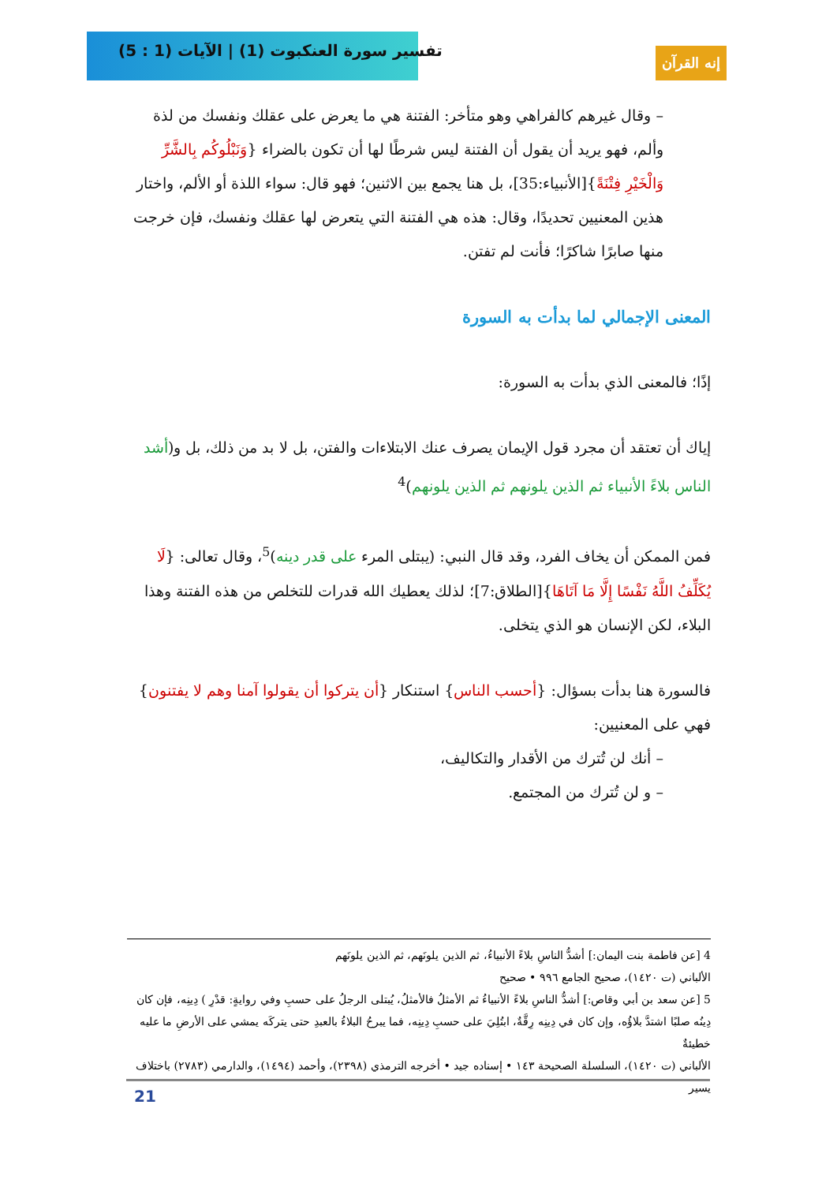تفسير سورة العنكبوت (1) | الآيات (1 : 5)
إنه القرآن
– وقال غيرهم كالفراهي وهو متأخر: الفتنة هي ما يعرض على عقلك ونفسك من لذة وألم، فهو يريد أن يقول أن الفتنة ليس شرطًا لها أن تكون بالضراء {وَنَبْلُوكُم بِالشَّرِّ وَالْخَيْرِ فِتْنَةً}[الأنبياء:35]، بل هنا يجمع بين الاثنين؛ فهو قال: سواء اللذة أو الألم، واختار هذين المعنيين تحديدًا، وقال: هذه هي الفتنة التي يتعرض لها عقلك ونفسك، فإن خرجت منها صابرًا شاكرًا؛ فأنت لم تفتن.
المعنى الإجمالي لما بدأت به السورة
إذًا؛ فالمعنى الذي بدأت به السورة:
إياك أن تعتقد أن مجرد قول الإيمان يصرف عنك الابتلاءات والفتن، بل لا بد من ذلك، بل و(أشد الناس بلاءً الأنبياء ثم الذين يلونهم ثم الذين يلونهم)<sup>4</sup>
فمن الممكن أن يخاف الفرد، وقد قال النبي: (يبتلى المرء على قدر دينه)<sup>5</sup>، وقال تعالى: {لَا يُكَلِّفُ اللَّهُ نَفْسًا إِلَّا مَا آتَاهَا}[الطلاق:7]؛ لذلك يعطيك الله قدرات للتخلص من هذه الفتنة وهذا البلاء، لكن الإنسان هو الذي يتخلى.
فالسورة هنا بدأت بسؤال: {أحسب الناس} استنكار {أن يتركوا أن يقولوا آمنا وهم لا يفتنون} فهي على المعنيين:
– أنك لن تُترك من الأقدار والتكاليف،
– و لن تُترك من المجتمع.
4 [عن فاطمة بنت اليمان:] أشدُّ الناسِ بلاءً الأنبياءُ، ثم الذين يلونَهم، ثم الذين يلونَهم
الألباني (ت ١٤٢٠)، صحيح الجامع ٩٩٦ • صحيح
5 [عن سعد بن أبي وقاص:] أشدُّ الناسِ بلاءً الأنبياءُ ثم الأمثلُ فالأمثلُ، يُبتلى الرجلُ على حسبِ وفي روايةٍ: قدْرِ ) دِينِه، فإن كان دِينُه صلبًا اشتدَّ بلاؤُه، وإن كان في دِينِه رِقَّةٌ، ابتُلِيَ على حسبِ دِينِه، فما يبرحُ البلاءُ بالعبدِ حتى يتركَه يمشي على الأرضِ ما عليه خطيئةٌ
الألباني (ت ١٤٢٠)، السلسلة الصحيحة ١٤٣ • إسناده جيد • أخرجه الترمذي (٢٣٩٨)، وأحمد (١٤٩٤)، والدارمي (٢٧٨٣) باختلاف يسير
21